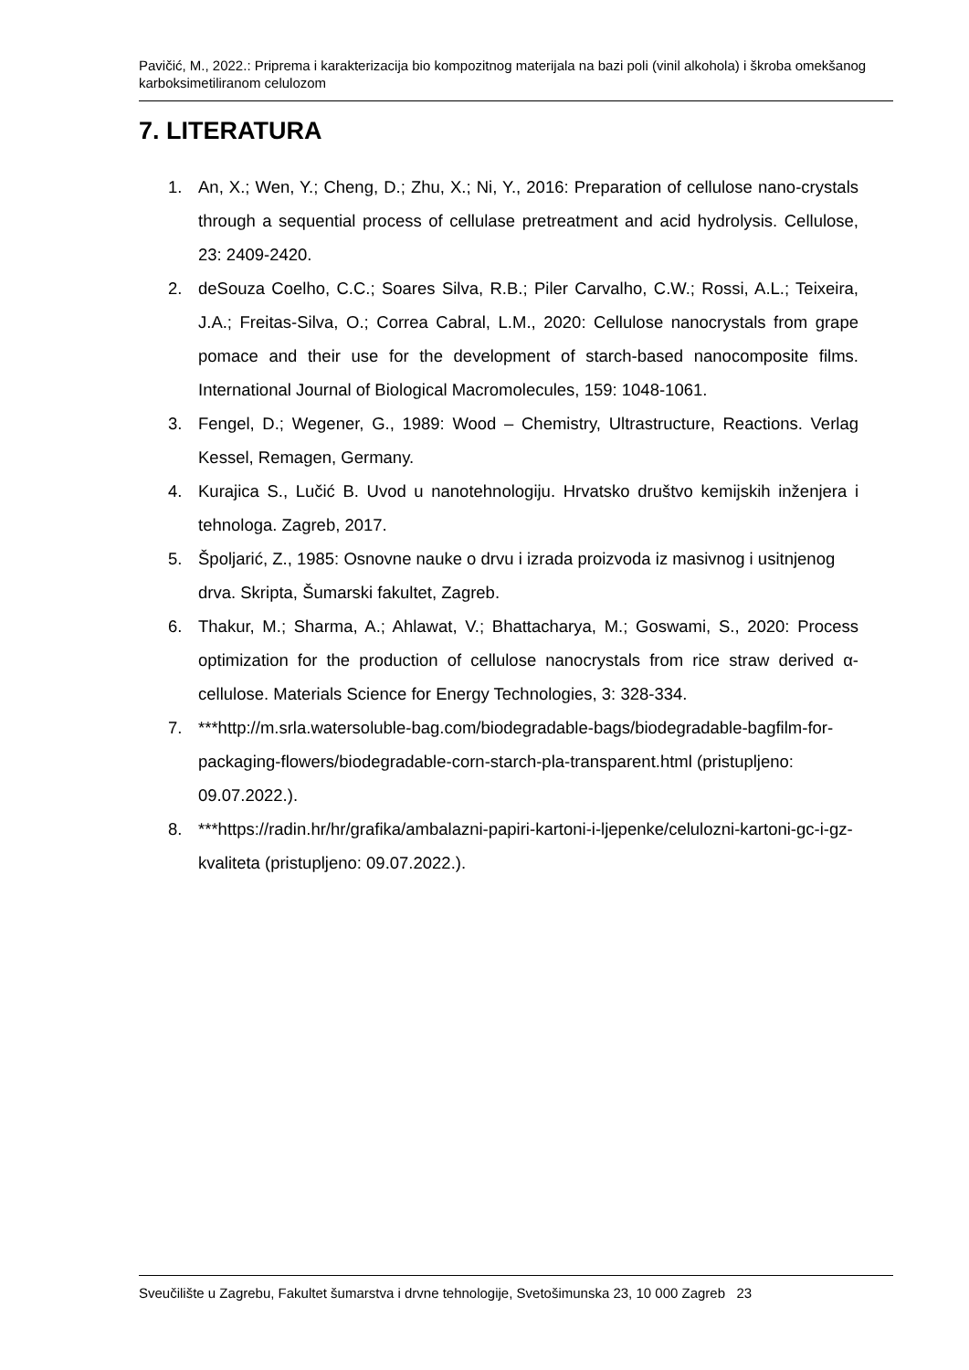Pavičić, M., 2022.: Priprema i karakterizacija bio kompozitnog materijala na bazi poli (vinil alkohola) i škroba omekšanog karboksimetiliranom celulozom
7. LITERATURA
1. An, X.; Wen, Y.; Cheng, D.; Zhu, X.; Ni, Y., 2016: Preparation of cellulose nano-crystals through a sequential process of cellulase pretreatment and acid hydrolysis. Cellulose, 23: 2409-2420.
2. deSouza Coelho, C.C.; Soares Silva, R.B.; Piler Carvalho, C.W.; Rossi, A.L.; Teixeira, J.A.; Freitas-Silva, O.; Correa Cabral, L.M., 2020: Cellulose nanocrystals from grape pomace and their use for the development of starch-based nanocomposite films. International Journal of Biological Macromolecules, 159: 1048-1061.
3. Fengel, D.; Wegener, G., 1989: Wood – Chemistry, Ultrastructure, Reactions. Verlag Kessel, Remagen, Germany.
4. Kurajica S., Lučić B. Uvod u nanotehnologiju. Hrvatsko društvo kemijskih inženjera i tehnologa. Zagreb, 2017.
5. Špoljarić, Z., 1985: Osnovne nauke o drvu i izrada proizvoda iz masivnog i usitnjenog drva. Skripta, Šumarski fakultet, Zagreb.
6. Thakur, M.; Sharma, A.; Ahlawat, V.; Bhattacharya, M.; Goswami, S., 2020: Process optimization for the production of cellulose nanocrystals from rice straw derived α-cellulose. Materials Science for Energy Technologies, 3: 328-334.
7. ***http://m.srla.watersoluble-bag.com/biodegradable-bags/biodegradable-bagfilm-for-packaging-flowers/biodegradable-corn-starch-pla-transparent.html (pristupljeno: 09.07.2022.).
8. ***https://radin.hr/hr/grafika/ambalazni-papiri-kartoni-i-ljepenke/celulozni-kartoni-gc-i-gz-kvaliteta (pristupljeno: 09.07.2022.).
Sveučilište u Zagrebu, Fakultet šumarstva i drvne tehnologije, Svetošimunska 23, 10 000 Zagreb 23